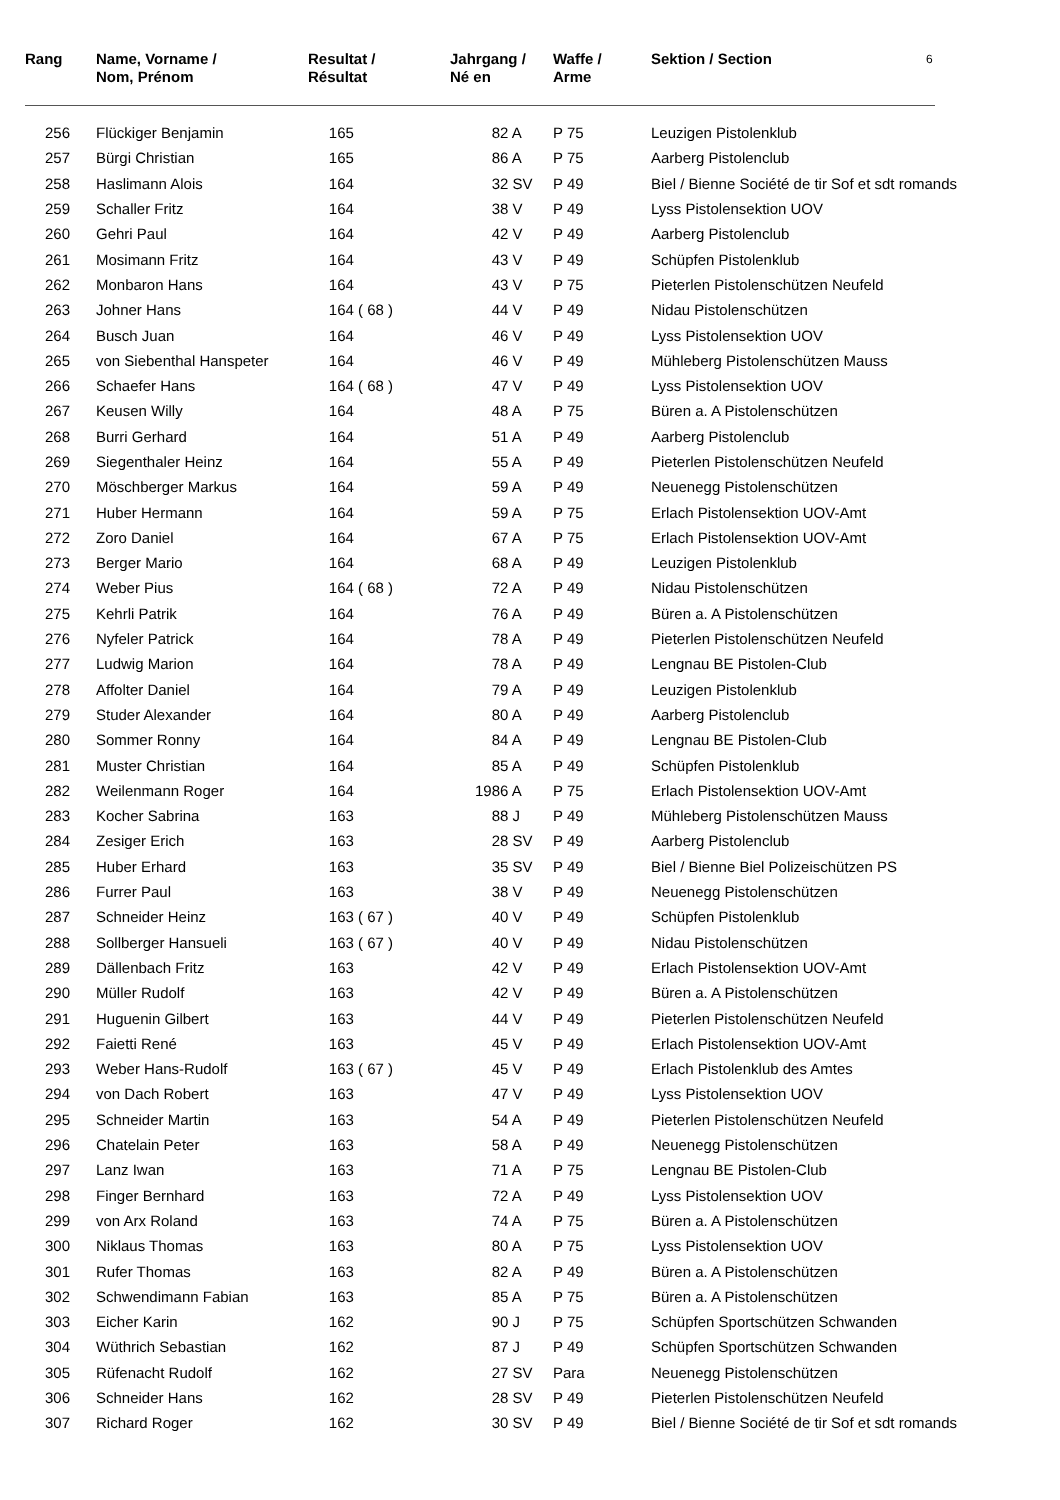| Rang | Name, Vorname / Nom, Prénom | Resultat / Résultat | Jahrgang / Né en | Waffe / Arme | Sektion / Section | 6 |
| --- | --- | --- | --- | --- | --- | --- |
| 256 | Flückiger Benjamin | 165 | 82 A | P 75 | Leuzigen Pistolenklub | |
| 257 | Bürgi Christian | 165 | 86 A | P 75 | Aarberg Pistolenclub | |
| 258 | Haslimann Alois | 164 | 32 SV | P 49 | Biel / Bienne Société de tir Sof et sdt romands | |
| 259 | Schaller Fritz | 164 | 38 V | P 49 | Lyss Pistolensektion UOV | |
| 260 | Gehri Paul | 164 | 42 V | P 49 | Aarberg Pistolenclub | |
| 261 | Mosimann Fritz | 164 | 43 V | P 49 | Schüpfen Pistolenklub | |
| 262 | Monbaron Hans | 164 | 43 V | P 75 | Pieterlen Pistolenschützen Neufeld | |
| 263 | Johner Hans | 164 ( 68 ) | 44 V | P 49 | Nidau Pistolenschützen | |
| 264 | Busch Juan | 164 | 46 V | P 49 | Lyss Pistolensektion UOV | |
| 265 | von Siebenthal Hanspeter | 164 | 46 V | P 49 | Mühleberg Pistolenschützen Mauss | |
| 266 | Schaefer Hans | 164 ( 68 ) | 47 V | P 49 | Lyss Pistolensektion UOV | |
| 267 | Keusen Willy | 164 | 48 A | P 75 | Büren a. A Pistolenschützen | |
| 268 | Burri Gerhard | 164 | 51 A | P 49 | Aarberg Pistolenclub | |
| 269 | Siegenthaler Heinz | 164 | 55 A | P 49 | Pieterlen Pistolenschützen Neufeld | |
| 270 | Möschberger Markus | 164 | 59 A | P 49 | Neuenegg Pistolenschützen | |
| 271 | Huber Hermann | 164 | 59 A | P 75 | Erlach Pistolensektion UOV-Amt | |
| 272 | Zoro Daniel | 164 | 67 A | P 75 | Erlach Pistolensektion UOV-Amt | |
| 273 | Berger Mario | 164 | 68 A | P 49 | Leuzigen Pistolenklub | |
| 274 | Weber Pius | 164 ( 68 ) | 72 A | P 49 | Nidau Pistolenschützen | |
| 275 | Kehrli Patrik | 164 | 76 A | P 49 | Büren a. A Pistolenschützen | |
| 276 | Nyfeler Patrick | 164 | 78 A | P 49 | Pieterlen Pistolenschützen Neufeld | |
| 277 | Ludwig Marion | 164 | 78 A | P 49 | Lengnau BE Pistolen-Club | |
| 278 | Affolter Daniel | 164 | 79 A | P 49 | Leuzigen Pistolenklub | |
| 279 | Studer Alexander | 164 | 80 A | P 49 | Aarberg Pistolenclub | |
| 280 | Sommer Ronny | 164 | 84 A | P 49 | Lengnau BE Pistolen-Club | |
| 281 | Muster Christian | 164 | 85 A | P 49 | Schüpfen Pistolenklub | |
| 282 | Weilenmann Roger | 164 | 1986 A | P 75 | Erlach Pistolensektion UOV-Amt | |
| 283 | Kocher Sabrina | 163 | 88 J | P 49 | Mühleberg Pistolenschützen Mauss | |
| 284 | Zesiger Erich | 163 | 28 SV | P 49 | Aarberg Pistolenclub | |
| 285 | Huber Erhard | 163 | 35 SV | P 49 | Biel / Bienne Biel Polizeischützen PS | |
| 286 | Furrer Paul | 163 | 38 V | P 49 | Neuenegg Pistolenschützen | |
| 287 | Schneider Heinz | 163 ( 67 ) | 40 V | P 49 | Schüpfen Pistolenklub | |
| 288 | Sollberger Hansueli | 163 ( 67 ) | 40 V | P 49 | Nidau Pistolenschützen | |
| 289 | Dällenbach Fritz | 163 | 42 V | P 49 | Erlach Pistolensektion UOV-Amt | |
| 290 | Müller Rudolf | 163 | 42 V | P 49 | Büren a. A Pistolenschützen | |
| 291 | Huguenin Gilbert | 163 | 44 V | P 49 | Pieterlen Pistolenschützen Neufeld | |
| 292 | Faietti René | 163 | 45 V | P 49 | Erlach Pistolensektion UOV-Amt | |
| 293 | Weber Hans-Rudolf | 163 ( 67 ) | 45 V | P 49 | Erlach Pistolenklub des Amtes | |
| 294 | von Dach Robert | 163 | 47 V | P 49 | Lyss Pistolensektion UOV | |
| 295 | Schneider Martin | 163 | 54 A | P 49 | Pieterlen Pistolenschützen Neufeld | |
| 296 | Chatelain Peter | 163 | 58 A | P 49 | Neuenegg Pistolenschützen | |
| 297 | Lanz Iwan | 163 | 71 A | P 75 | Lengnau BE Pistolen-Club | |
| 298 | Finger Bernhard | 163 | 72 A | P 49 | Lyss Pistolensektion UOV | |
| 299 | von Arx Roland | 163 | 74 A | P 75 | Büren a. A Pistolenschützen | |
| 300 | Niklaus Thomas | 163 | 80 A | P 75 | Lyss Pistolensektion UOV | |
| 301 | Rufer Thomas | 163 | 82 A | P 49 | Büren a. A Pistolenschützen | |
| 302 | Schwendimann Fabian | 163 | 85 A | P 75 | Büren a. A Pistolenschützen | |
| 303 | Eicher Karin | 162 | 90 J | P 75 | Schüpfen Sportschützen Schwanden | |
| 304 | Wüthrich Sebastian | 162 | 87 J | P 49 | Schüpfen Sportschützen Schwanden | |
| 305 | Rüfenacht Rudolf | 162 | 27 SV | Para | Neuenegg Pistolenschützen | |
| 306 | Schneider Hans | 162 | 28 SV | P 49 | Pieterlen Pistolenschützen Neufeld | |
| 307 | Richard Roger | 162 | 30 SV | P 49 | Biel / Bienne Société de tir Sof et sdt romands | |